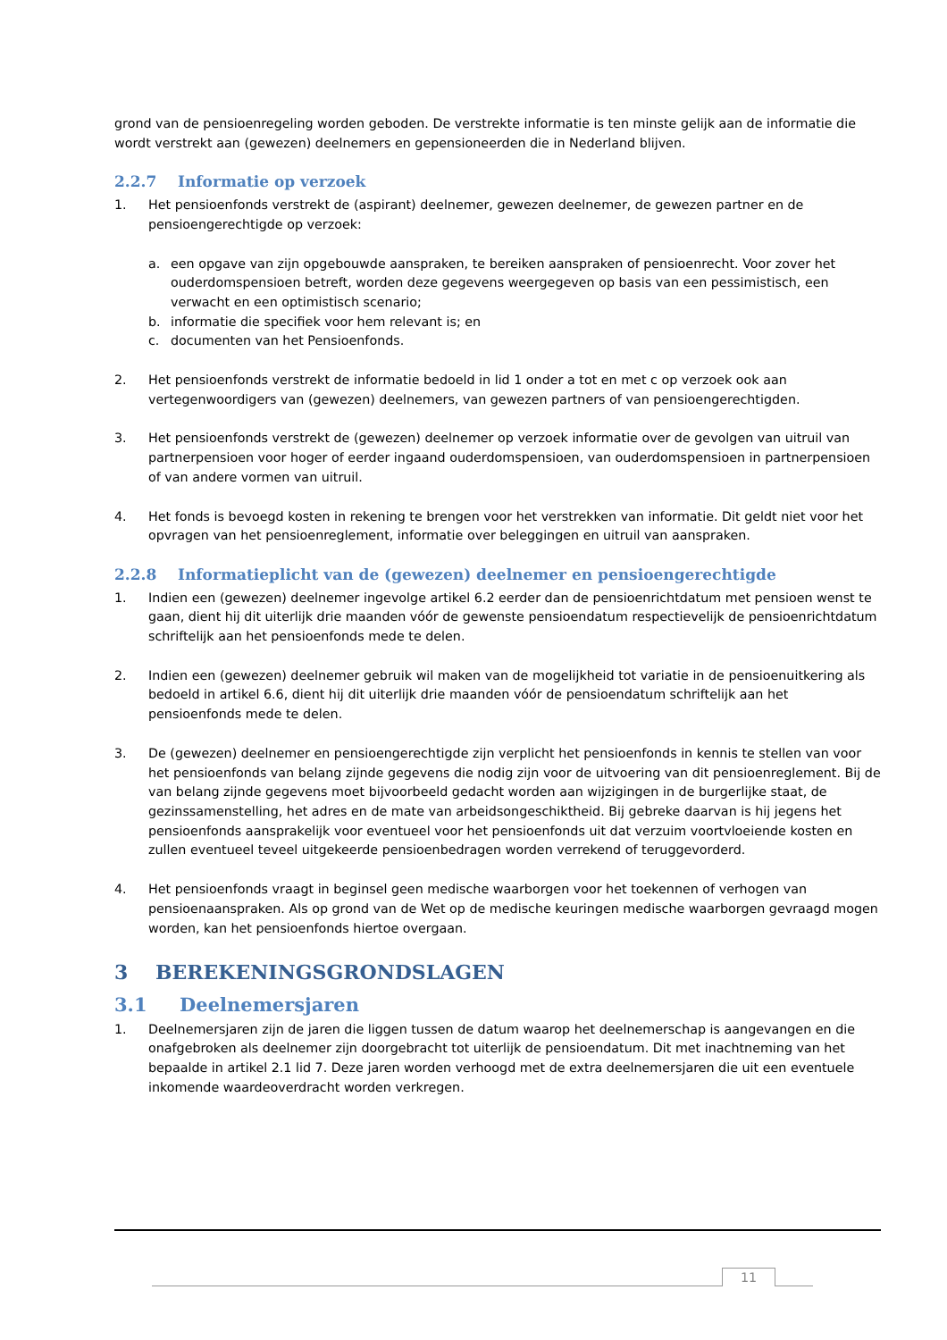grond van de pensioenregeling worden geboden. De verstrekte informatie is ten minste gelijk aan de informatie die wordt verstrekt aan (gewezen) deelnemers en gepensioneerden die in Nederland blijven.
2.2.7 Informatie op verzoek
1. Het pensioenfonds verstrekt de (aspirant) deelnemer, gewezen deelnemer, de gewezen partner en de pensioengerechtigde op verzoek:
a. een opgave van zijn opgebouwde aanspraken, te bereiken aanspraken of pensioenrecht. Voor zover het ouderdomspensioen betreft, worden deze gegevens weergegeven op basis van een pessimistisch, een verwacht en een optimistisch scenario;
b. informatie die specifiek voor hem relevant is; en
c. documenten van het Pensioenfonds.
2. Het pensioenfonds verstrekt de informatie bedoeld in lid 1 onder a tot en met c op verzoek ook aan vertegenwoordigers van (gewezen) deelnemers, van gewezen partners of van pensioengerechtigden.
3. Het pensioenfonds verstrekt de (gewezen) deelnemer op verzoek informatie over de gevolgen van uitruil van partnerpensioen voor hoger of eerder ingaand ouderdomspensioen, van ouderdomspensioen in partnerpensioen of van andere vormen van uitruil.
4. Het fonds is bevoegd kosten in rekening te brengen voor het verstrekken van informatie. Dit geldt niet voor het opvragen van het pensioenreglement, informatie over beleggingen en uitruil van aanspraken.
2.2.8 Informatieplicht van de (gewezen) deelnemer en pensioengerechtigde
1. Indien een (gewezen) deelnemer ingevolge artikel 6.2 eerder dan de pensioenrichtdatum met pensioen wenst te gaan, dient hij dit uiterlijk drie maanden vóór de gewenste pensioendatum respectievelijk de pensioenrichtdatum schriftelijk aan het pensioenfonds mede te delen.
2. Indien een (gewezen) deelnemer gebruik wil maken van de mogelijkheid tot variatie in de pensioenuitkering als bedoeld in artikel 6.6, dient hij dit uiterlijk drie maanden vóór de pensioendatum schriftelijk aan het pensioenfonds mede te delen.
3. De (gewezen) deelnemer en pensioengerechtigde zijn verplicht het pensioenfonds in kennis te stellen van voor het pensioenfonds van belang zijnde gegevens die nodig zijn voor de uitvoering van dit pensioenreglement. Bij de van belang zijnde gegevens moet bijvoorbeeld gedacht worden aan wijzigingen in de burgerlijke staat, de gezinssamenstelling, het adres en de mate van arbeidsongeschiktheid. Bij gebreke daarvan is hij jegens het pensioenfonds aansprakelijk voor eventueel voor het pensioenfonds uit dat verzuim voortvloeiende kosten en zullen eventueel teveel uitgekeerde pensioenbedragen worden verrekend of teruggevorderd.
4. Het pensioenfonds vraagt in beginsel geen medische waarborgen voor het toekennen of verhogen van pensioenaanspraken. Als op grond van de Wet op de medische keuringen medische waarborgen gevraagd mogen worden, kan het pensioenfonds hiertoe overgaan.
3 BEREKENINGSGRONDSLAGEN
3.1 Deelnemersjaren
1. Deelnemersjaren zijn de jaren die liggen tussen de datum waarop het deelnemerschap is aangevangen en die onafgebroken als deelnemer zijn doorgebracht tot uiterlijk de pensioendatum. Dit met inachtneming van het bepaalde in artikel 2.1 lid 7. Deze jaren worden verhoogd met de extra deelnemersjaren die uit een eventuele inkomende waardeoverdracht worden verkregen.
11